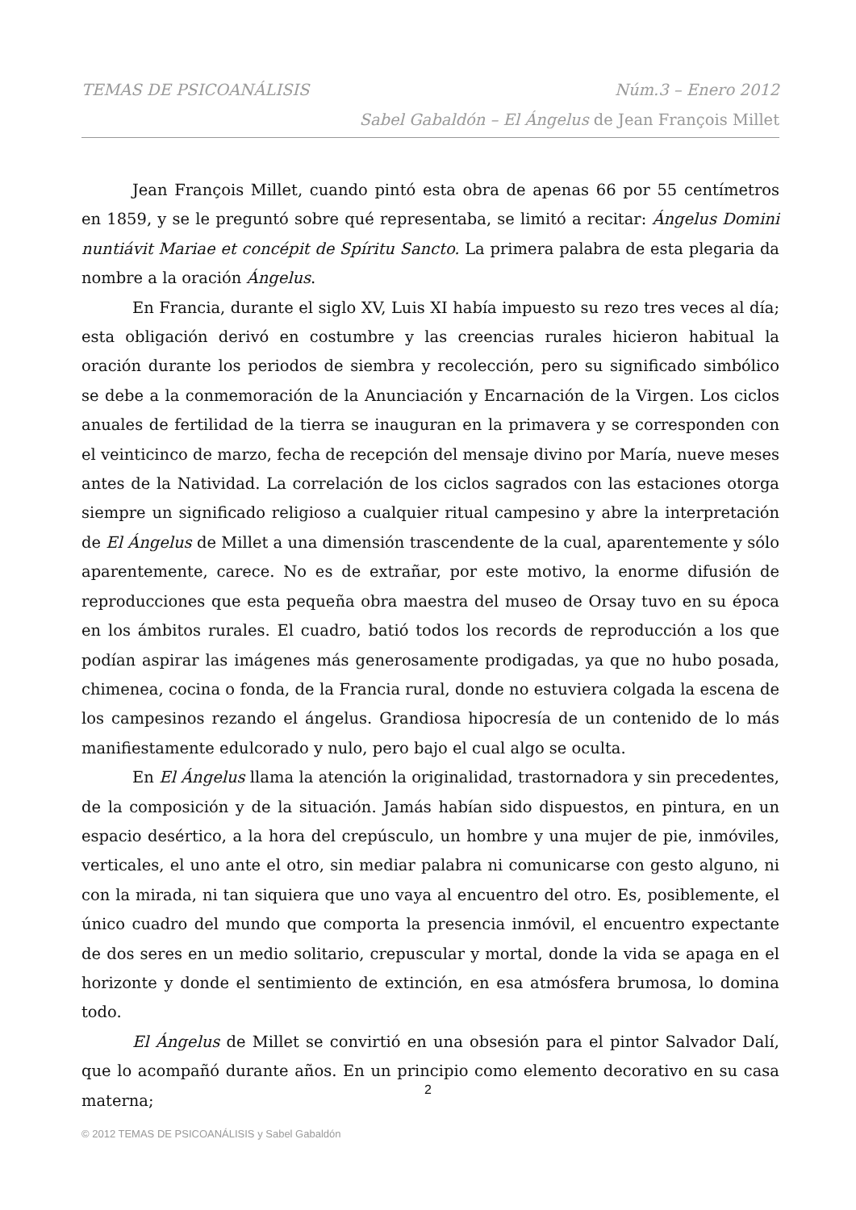TEMAS DE PSICOANÁLISIS Núm.3 – Enero 2012
Sabel Gabaldón – El Ángelus de Jean François Millet
Jean François Millet, cuando pintó esta obra de apenas 66 por 55 centímetros en 1859, y se le preguntó sobre qué representaba, se limitó a recitar: Ángelus Domini nuntiávit Mariae et concépit de Spíritu Sancto. La primera palabra de esta plegaria da nombre a la oración Ángelus.
En Francia, durante el siglo XV, Luis XI había impuesto su rezo tres veces al día; esta obligación derivó en costumbre y las creencias rurales hicieron habitual la oración durante los periodos de siembra y recolección, pero su significado simbólico se debe a la conmemoración de la Anunciación y Encarnación de la Virgen. Los ciclos anuales de fertilidad de la tierra se inauguran en la primavera y se corresponden con el veinticinco de marzo, fecha de recepción del mensaje divino por María, nueve meses antes de la Natividad. La correlación de los ciclos sagrados con las estaciones otorga siempre un significado religioso a cualquier ritual campesino y abre la interpretación de El Ángelus de Millet a una dimensión trascendente de la cual, aparentemente y sólo aparentemente, carece. No es de extrañar, por este motivo, la enorme difusión de reproducciones que esta pequeña obra maestra del museo de Orsay tuvo en su época en los ámbitos rurales. El cuadro, batió todos los records de reproducción a los que podían aspirar las imágenes más generosamente prodigadas, ya que no hubo posada, chimenea, cocina o fonda, de la Francia rural, donde no estuviera colgada la escena de los campesinos rezando el ángelus. Grandiosa hipocresía de un contenido de lo más manifiestamente edulcorado y nulo, pero bajo el cual algo se oculta.
En El Ángelus llama la atención la originalidad, trastornadora y sin precedentes, de la composición y de la situación. Jamás habían sido dispuestos, en pintura, en un espacio desértico, a la hora del crepúsculo, un hombre y una mujer de pie, inmóviles, verticales, el uno ante el otro, sin mediar palabra ni comunicarse con gesto alguno, ni con la mirada, ni tan siquiera que uno vaya al encuentro del otro. Es, posiblemente, el único cuadro del mundo que comporta la presencia inmóvil, el encuentro expectante de dos seres en un medio solitario, crepuscular y mortal, donde la vida se apaga en el horizonte y donde el sentimiento de extinción, en esa atmósfera brumosa, lo domina todo.
El Ángelus de Millet se convirtió en una obsesión para el pintor Salvador Dalí, que lo acompañó durante años. En un principio como elemento decorativo en su casa materna;
2
© 2012 TEMAS DE PSICOANÁLISIS y Sabel Gabaldón